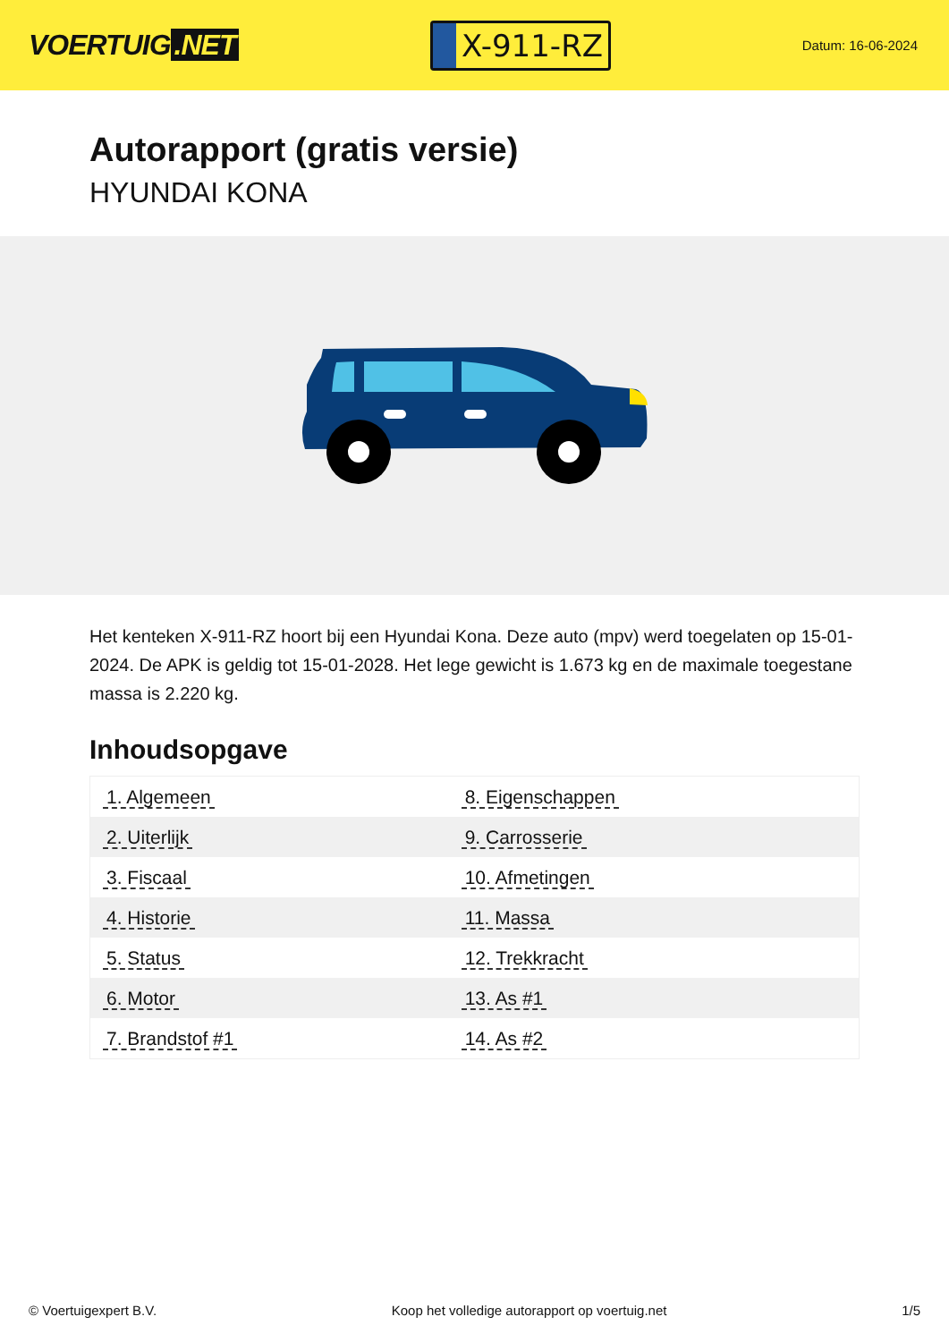VOERTUIG.NET
X-911-RZ
Datum: 16-06-2024
Autorapport (gratis versie)
HYUNDAI KONA
Het kenteken X-911-RZ hoort bij een Hyundai Kona. Deze auto (mpv) werd toegelaten op 15-01-2024. De APK is geldig tot 15-01-2028. Het lege gewicht is 1.673 kg en de maximale toegestane massa is 2.220 kg.
Inhoudsopgave
| 1. Algemeen | 8. Eigenschappen |
| 2. Uiterlijk | 9. Carrosserie |
| 3. Fiscaal | 10. Afmetingen |
| 4. Historie | 11. Massa |
| 5. Status | 12. Trekkracht |
| 6. Motor | 13. As #1 |
| 7. Brandstof #1 | 14. As #2 |
© Voertuigexpert B.V. Koop het volledige autorapport op voertuig.net 1/5